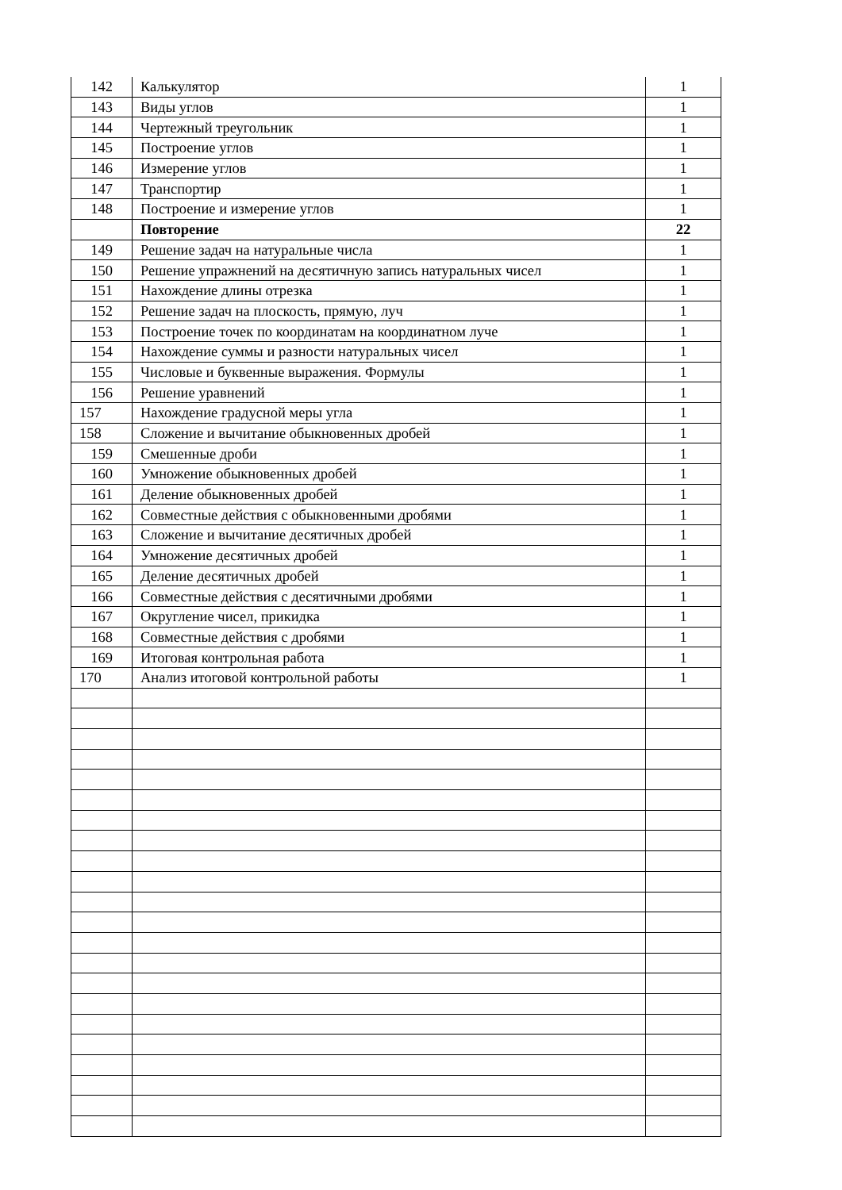| 142 | Калькулятор | 1 |
| 143 | Виды углов | 1 |
| 144 | Чертежный треугольник | 1 |
| 145 | Построение углов | 1 |
| 146 | Измерение углов | 1 |
| 147 | Транспортир | 1 |
| 148 | Построение и измерение углов | 1 |
| | Повторение | 22 |
| 149 | Решение задач на натуральные числа | 1 |
| 150 | Решение упражнений на десятичную запись натуральных чисел | 1 |
| 151 | Нахождение длины отрезка | 1 |
| 152 | Решение задач на плоскость, прямую, луч | 1 |
| 153 | Построение точек по координатам на координатном луче | 1 |
| 154 | Нахождение суммы и разности натуральных чисел | 1 |
| 155 | Числовые и буквенные выражения. Формулы | 1 |
| 156 | Решение уравнений | 1 |
| 157 | Нахождение градусной меры угла | 1 |
| 158 | Сложение и вычитание обыкновенных дробей | 1 |
| 159 | Смешенные дроби | 1 |
| 160 | Умножение обыкновенных дробей | 1 |
| 161 | Деление обыкновенных дробей | 1 |
| 162 | Совместные действия с обыкновенными дробями | 1 |
| 163 | Сложение и вычитание десятичных дробей | 1 |
| 164 | Умножение десятичных дробей | 1 |
| 165 | Деление десятичных дробей | 1 |
| 166 | Совместные действия с десятичными дробями | 1 |
| 167 | Округление чисел, прикидка | 1 |
| 168 | Совместные действия с дробями | 1 |
| 169 | Итоговая контрольная работа | 1 |
| 170 | Анализ итоговой контрольной работы | 1 |